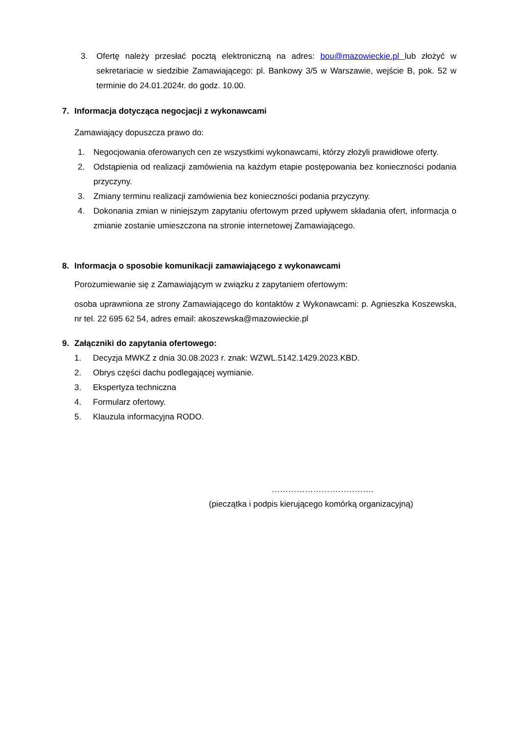3. Ofertę należy przesłać pocztą elektroniczną na adres: bou@mazowieckie.pl lub złożyć w sekretariacie w siedzibie Zamawiającego: pl. Bankowy 3/5 w Warszawie, wejście B, pok. 52 w terminie do 24.01.2024r. do godz. 10.00.
7. Informacja dotycząca negocjacji z wykonawcami
Zamawiający dopuszcza prawo do:
1. Negocjowania oferowanych cen ze wszystkimi wykonawcami, którzy złożyli prawidłowe oferty.
2. Odstąpienia od realizacji zamówienia na każdym etapie postępowania bez konieczności podania przyczyny.
3. Zmiany terminu realizacji zamówienia bez konieczności podania przyczyny.
4. Dokonania zmian w niniejszym zapytaniu ofertowym przed upływem składania ofert, informacja o zmianie zostanie umieszczona na stronie internetowej Zamawiającego.
8. Informacja o sposobie komunikacji zamawiającego z wykonawcami
Porozumiewanie się z Zamawiającym w związku z zapytaniem ofertowym:
osoba uprawniona ze strony Zamawiającego do kontaktów z Wykonawcami: p. Agnieszka Koszewska, nr tel. 22 695 62 54, adres email: akoszewska@mazowieckie.pl
9. Załączniki do zapytania ofertowego:
1. Decyzja MWKZ z dnia 30.08.2023 r. znak: WZWL.5142.1429.2023.KBD.
2. Obrys części dachu podlegającej wymianie.
3. Ekspertyza techniczna
4. Formularz ofertowy.
5. Klauzula informacyjna RODO.
……………………………….
(pieczątka i podpis kierującego komórką organizacyjną)